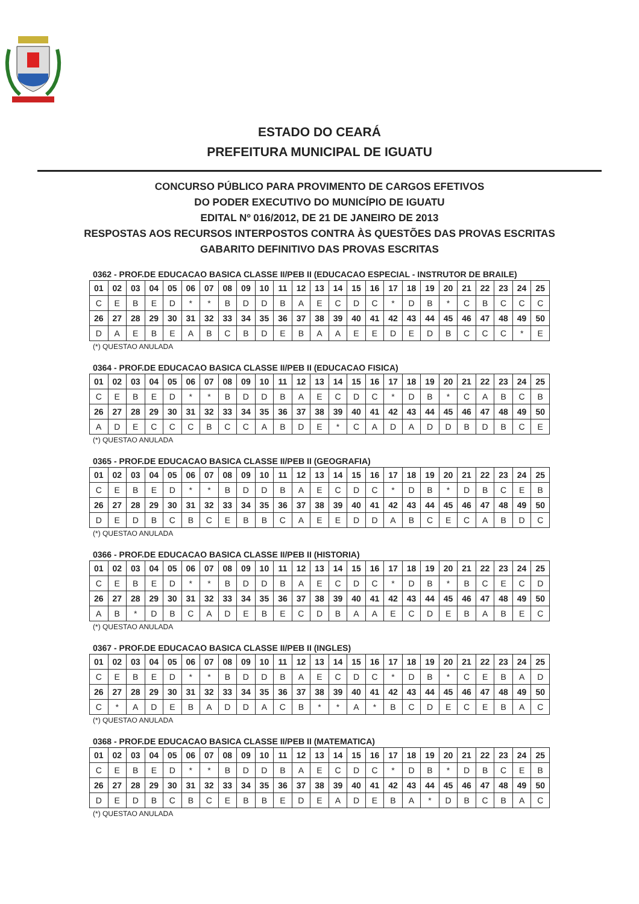ESTADO DO CEARÁ
PREFEITURA MUNICIPAL DE IGUATU
CONCURSO PÚBLICO PARA PROVIMENTO DE CARGOS EFETIVOS
DO PODER EXECUTIVO DO MUNICÍPIO DE IGUATU
EDITAL Nº 016/2012, DE 21 DE JANEIRO DE 2013
RESPOSTAS AOS RECURSOS INTERPOSTOS CONTRA ÀS QUESTÕES DAS PROVAS ESCRITAS
GABARITO DEFINITIVO DAS PROVAS ESCRITAS
0362 - PROF.DE EDUCACAO BASICA CLASSE II/PEB II (EDUCACAO ESPECIAL - INSTRUTOR DE BRAILE)
| 01 | 02 | 03 | 04 | 05 | 06 | 07 | 08 | 09 | 10 | 11 | 12 | 13 | 14 | 15 | 16 | 17 | 18 | 19 | 20 | 21 | 22 | 23 | 24 | 25 |
| --- | --- | --- | --- | --- | --- | --- | --- | --- | --- | --- | --- | --- | --- | --- | --- | --- | --- | --- | --- | --- | --- | --- | --- | --- |
| C | E | B | E | D | * | * | B | D | D | B | A | E | C | D | C | * | D | B | * | C | B | C | C | C |
| 26 | 27 | 28 | 29 | 30 | 31 | 32 | 33 | 34 | 35 | 36 | 37 | 38 | 39 | 40 | 41 | 42 | 43 | 44 | 45 | 46 | 47 | 48 | 49 | 50 |
| D | A | E | B | E | A | B | C | B | D | E | B | A | A | E | E | D | E | D | B | C | C | C | * | E |
(*) QUESTAO ANULADA
0364 - PROF.DE EDUCACAO BASICA CLASSE II/PEB II (EDUCACAO FISICA)
| 01 | 02 | 03 | 04 | 05 | 06 | 07 | 08 | 09 | 10 | 11 | 12 | 13 | 14 | 15 | 16 | 17 | 18 | 19 | 20 | 21 | 22 | 23 | 24 | 25 |
| --- | --- | --- | --- | --- | --- | --- | --- | --- | --- | --- | --- | --- | --- | --- | --- | --- | --- | --- | --- | --- | --- | --- | --- | --- |
| C | E | B | E | D | * | * | B | D | D | B | A | E | C | D | C | * | D | B | * | C | A | B | C | B |
| 26 | 27 | 28 | 29 | 30 | 31 | 32 | 33 | 34 | 35 | 36 | 37 | 38 | 39 | 40 | 41 | 42 | 43 | 44 | 45 | 46 | 47 | 48 | 49 | 50 |
| A | D | E | C | C | C | B | C | C | A | B | D | E | * | C | A | D | A | D | D | B | D | B | C | E |
(*) QUESTAO ANULADA
0365 - PROF.DE EDUCACAO BASICA CLASSE II/PEB II (GEOGRAFIA)
| 01 | 02 | 03 | 04 | 05 | 06 | 07 | 08 | 09 | 10 | 11 | 12 | 13 | 14 | 15 | 16 | 17 | 18 | 19 | 20 | 21 | 22 | 23 | 24 | 25 |
| --- | --- | --- | --- | --- | --- | --- | --- | --- | --- | --- | --- | --- | --- | --- | --- | --- | --- | --- | --- | --- | --- | --- | --- | --- |
| C | E | B | E | D | * | * | B | D | D | B | A | E | C | D | C | * | D | B | * | D | B | C | E | B |
| 26 | 27 | 28 | 29 | 30 | 31 | 32 | 33 | 34 | 35 | 36 | 37 | 38 | 39 | 40 | 41 | 42 | 43 | 44 | 45 | 46 | 47 | 48 | 49 | 50 |
| D | E | D | B | C | B | C | E | B | B | C | A | E | E | D | D | A | B | C | E | C | A | B | D | C |
(*) QUESTAO ANULADA
0366 - PROF.DE EDUCACAO BASICA CLASSE II/PEB II (HISTORIA)
| 01 | 02 | 03 | 04 | 05 | 06 | 07 | 08 | 09 | 10 | 11 | 12 | 13 | 14 | 15 | 16 | 17 | 18 | 19 | 20 | 21 | 22 | 23 | 24 | 25 |
| --- | --- | --- | --- | --- | --- | --- | --- | --- | --- | --- | --- | --- | --- | --- | --- | --- | --- | --- | --- | --- | --- | --- | --- | --- |
| C | E | B | E | D | * | * | B | D | D | B | A | E | C | D | C | * | D | B | * | B | C | E | C | D |
| 26 | 27 | 28 | 29 | 30 | 31 | 32 | 33 | 34 | 35 | 36 | 37 | 38 | 39 | 40 | 41 | 42 | 43 | 44 | 45 | 46 | 47 | 48 | 49 | 50 |
| A | B | * | D | B | C | A | D | E | B | E | C | D | B | A | A | E | C | D | E | B | A | B | E | C |
(*) QUESTAO ANULADA
0367 - PROF.DE EDUCACAO BASICA CLASSE II/PEB II (INGLES)
| 01 | 02 | 03 | 04 | 05 | 06 | 07 | 08 | 09 | 10 | 11 | 12 | 13 | 14 | 15 | 16 | 17 | 18 | 19 | 20 | 21 | 22 | 23 | 24 | 25 |
| --- | --- | --- | --- | --- | --- | --- | --- | --- | --- | --- | --- | --- | --- | --- | --- | --- | --- | --- | --- | --- | --- | --- | --- | --- |
| C | E | B | E | D | * | * | B | D | D | B | A | E | C | D | C | * | D | B | * | C | E | B | A | D |
| 26 | 27 | 28 | 29 | 30 | 31 | 32 | 33 | 34 | 35 | 36 | 37 | 38 | 39 | 40 | 41 | 42 | 43 | 44 | 45 | 46 | 47 | 48 | 49 | 50 |
| C | * | A | D | E | B | A | D | D | A | C | B | * | * | A | * | B | C | D | E | C | E | B | A | C |
(*) QUESTAO ANULADA
0368 - PROF.DE EDUCACAO BASICA CLASSE II/PEB II (MATEMATICA)
| 01 | 02 | 03 | 04 | 05 | 06 | 07 | 08 | 09 | 10 | 11 | 12 | 13 | 14 | 15 | 16 | 17 | 18 | 19 | 20 | 21 | 22 | 23 | 24 | 25 |
| --- | --- | --- | --- | --- | --- | --- | --- | --- | --- | --- | --- | --- | --- | --- | --- | --- | --- | --- | --- | --- | --- | --- | --- | --- |
| C | E | B | E | D | * | * | B | D | D | B | A | E | C | D | C | * | D | B | * | D | B | C | E | B |
| 26 | 27 | 28 | 29 | 30 | 31 | 32 | 33 | 34 | 35 | 36 | 37 | 38 | 39 | 40 | 41 | 42 | 43 | 44 | 45 | 46 | 47 | 48 | 49 | 50 |
| D | E | D | B | C | B | C | E | B | B | E | D | E | A | D | E | B | A | * | D | B | C | B | A | C |
(*) QUESTAO ANULADA